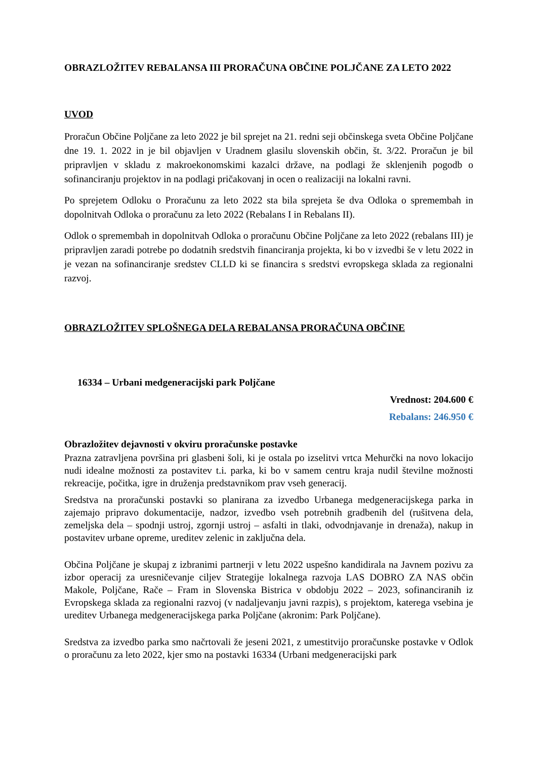OBRAZLOŽITEV REBALANSA III PRORAČUNA OBČINE POLJČANE ZA LETO 2022
UVOD
Proračun Občine Poljčane za leto 2022 je bil sprejet na 21. redni seji občinskega sveta Občine Poljčane dne 19. 1. 2022 in je bil objavljen v Uradnem glasilu slovenskih občin, št. 3/22. Proračun je bil pripravljen v skladu z makroekonomskimi kazalci države, na podlagi že sklenjenih pogodb o sofinanciranju projektov in na podlagi pričakovanj in ocen o realizaciji na lokalni ravni.
Po sprejetem Odloku o Proračunu za leto 2022 sta bila sprejeta še dva Odloka o spremembah in dopolnitvah Odloka o proračunu za leto 2022 (Rebalans I in Rebalans II).
Odlok o spremembah in dopolnitvah Odloka o proračunu Občine Poljčane za leto 2022 (rebalans III) je pripravljen zaradi potrebe po dodatnih sredstvih financiranja projekta, ki bo v izvedbi še v letu 2022 in je vezan na sofinanciranje sredstev CLLD ki se financira s sredstvi evropskega sklada za regionalni razvoj.
OBRAZLOŽITEV SPLOŠNEGA DELA REBALANSA PRORAČUNA OBČINE
16334 – Urbani medgeneracijski park Poljčane
Vrednost: 204.600 €
Rebalans: 246.950 €
Obrazložitev dejavnosti v okviru proračunske postavke
Prazna zatravljena površina pri glasbeni šoli, ki je ostala po izselitvi vrtca Mehurčki na novo lokacijo nudi idealne možnosti za postavitev t.i. parka, ki bo v samem centru kraja nudil številne možnosti rekreacije, počitka, igre in druženja predstavnikom prav vseh generacij.
Sredstva na proračunski postavki so planirana za izvedbo Urbanega medgeneracijskega parka in zajemajo pripravo dokumentacije, nadzor, izvedbo vseh potrebnih gradbenih del (rušitvena dela, zemeljska dela – spodnji ustroj, zgornji ustroj – asfalti in tlaki, odvodnjavanje in drenaža), nakup in postavitev urbane opreme, ureditev zelenic in zaključna dela.
Občina Poljčane je skupaj z izbranimi partnerji v letu 2022 uspešno kandidirala na Javnem pozivu za izbor operacij za uresničevanje ciljev Strategije lokalnega razvoja LAS DOBRO ZA NAS občin Makole, Poljčane, Rače – Fram in Slovenska Bistrica v obdobju 2022 – 2023, sofinanciranih iz Evropskega sklada za regionalni razvoj (v nadaljevanju javni razpis), s projektom, katerega vsebina je ureditev Urbanega medgeneracijskega parka Poljčane (akronim: Park Poljčane).
Sredstva za izvedbo parka smo načrtovali že jeseni 2021, z umestitvijo proračunske postavke v Odlok o proračunu za leto 2022, kjer smo na postavki 16334 (Urbani medgeneracijski park